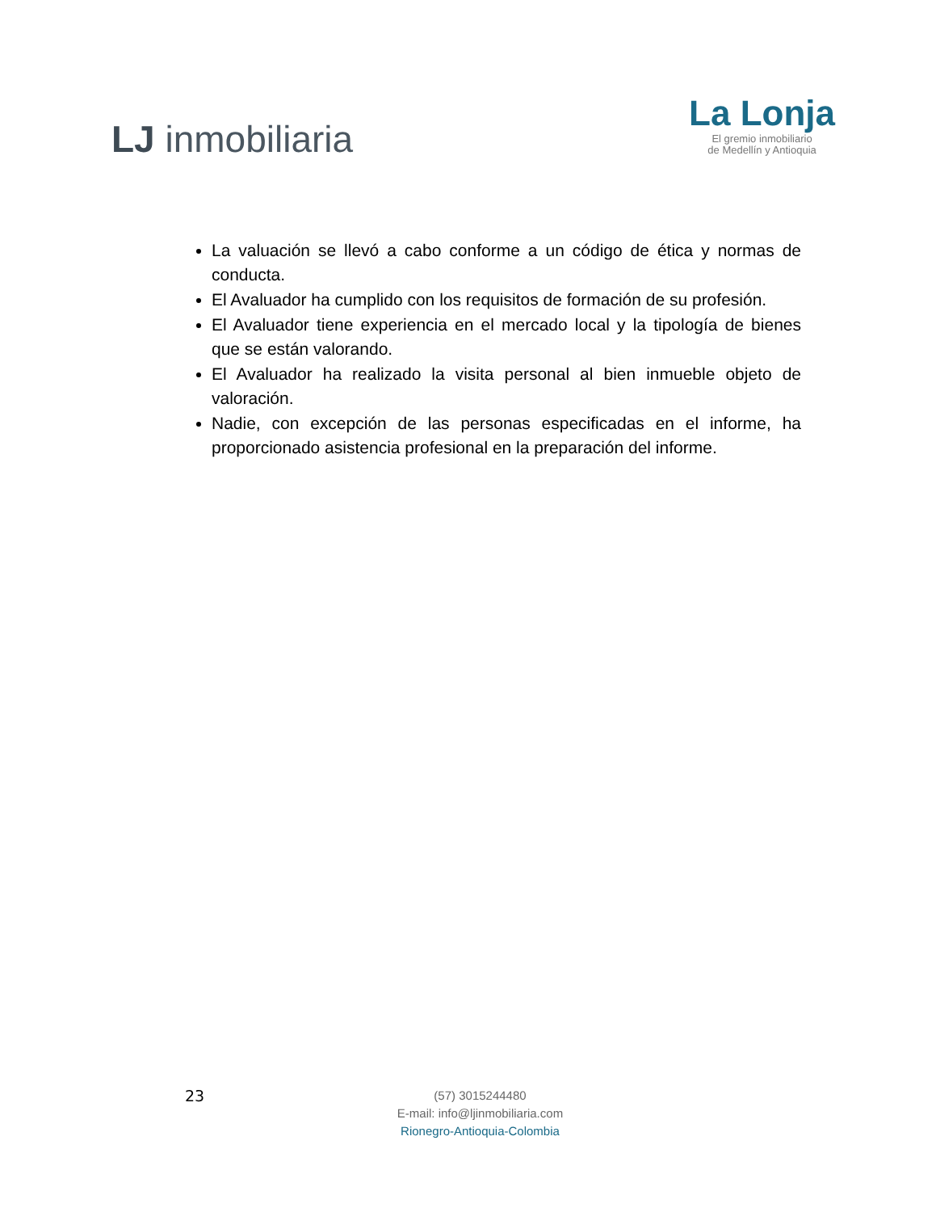LJ inmobiliaria
La Lonja
El gremio inmobiliario
de Medellín y Antioquia
La valuación se llevó a cabo conforme a un código de ética y normas de conducta.
El Avaluador ha cumplido con los requisitos de formación de su profesión.
El Avaluador tiene experiencia en el mercado local y la tipología de bienes que se están valorando.
El Avaluador ha realizado la visita personal al bien inmueble objeto de valoración.
Nadie, con excepción de las personas especificadas en el informe, ha proporcionado asistencia profesional en la preparación del informe.
23
(57) 3015244480
E-mail: info@ljinmobiliaria.com
Rionegro-Antioquia-Colombia